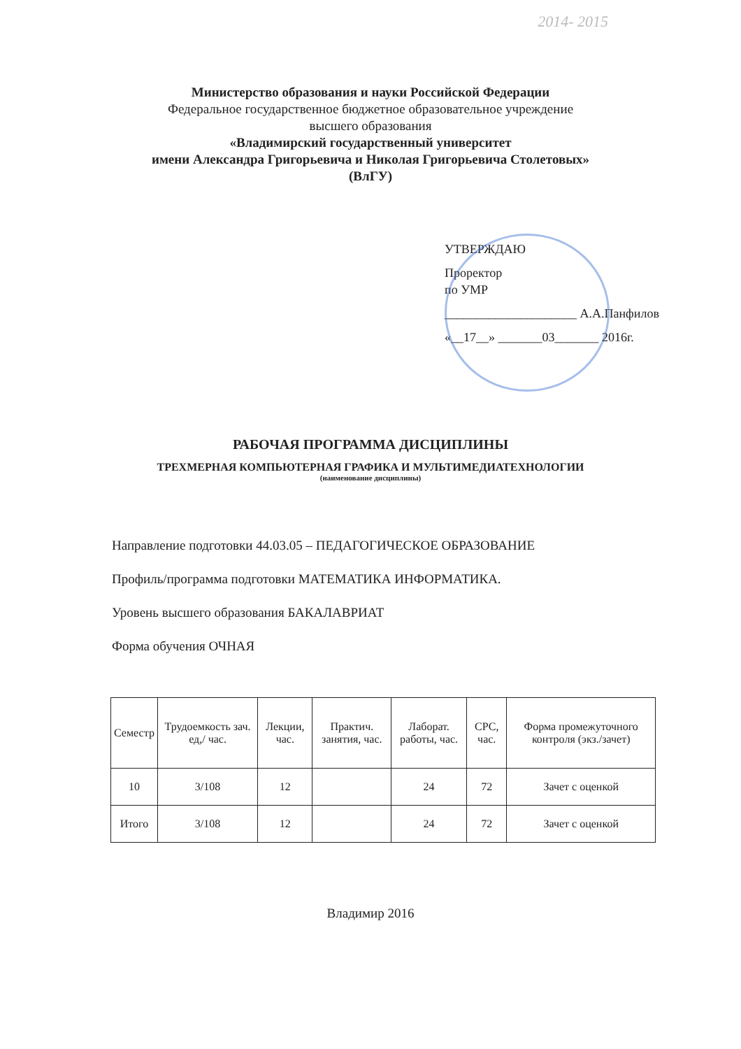2014- 2015
Министерство образования и науки Российской Федерации
Федеральное государственное бюджетное образовательное учреждение
высшего образования
«Владимирский государственный университет
имени Александра Григорьевича и Николая Григорьевича Столетовых»
(ВлГУ)
УТВЕРЖДАЮ
Проректор
по УМР
_____________________ А.А.Панфилов
«__17__» _______03_______ 2016г.
РАБОЧАЯ ПРОГРАММА ДИСЦИПЛИНЫ
ТРЕХМЕРНАЯ КОМПЬЮТЕРНАЯ ГРАФИКА И МУЛЬТИМЕДИАТЕХНОЛОГИИ
(наименование дисциплины)
Направление подготовки 44.03.05 – ПЕДАГОГИЧЕСКОЕ ОБРАЗОВАНИЕ
Профиль/программа подготовки МАТЕМАТИКА ИНФОРМАТИКА.
Уровень высшего образования БАКАЛАВРИАТ
Форма обучения ОЧНАЯ
| Семестр | Трудоемкость зач. ед,/ час. | Лекции, час. | Практич. занятия, час. | Лаборат. работы, час. | СРС, час. | Форма промежуточного контроля (экз./зачет) |
| --- | --- | --- | --- | --- | --- | --- |
| 10 | 3/108 | 12 | | 24 | 72 | Зачет с оценкой |
| Итого | 3/108 | 12 | | 24 | 72 | Зачет с оценкой |
Владимир 2016